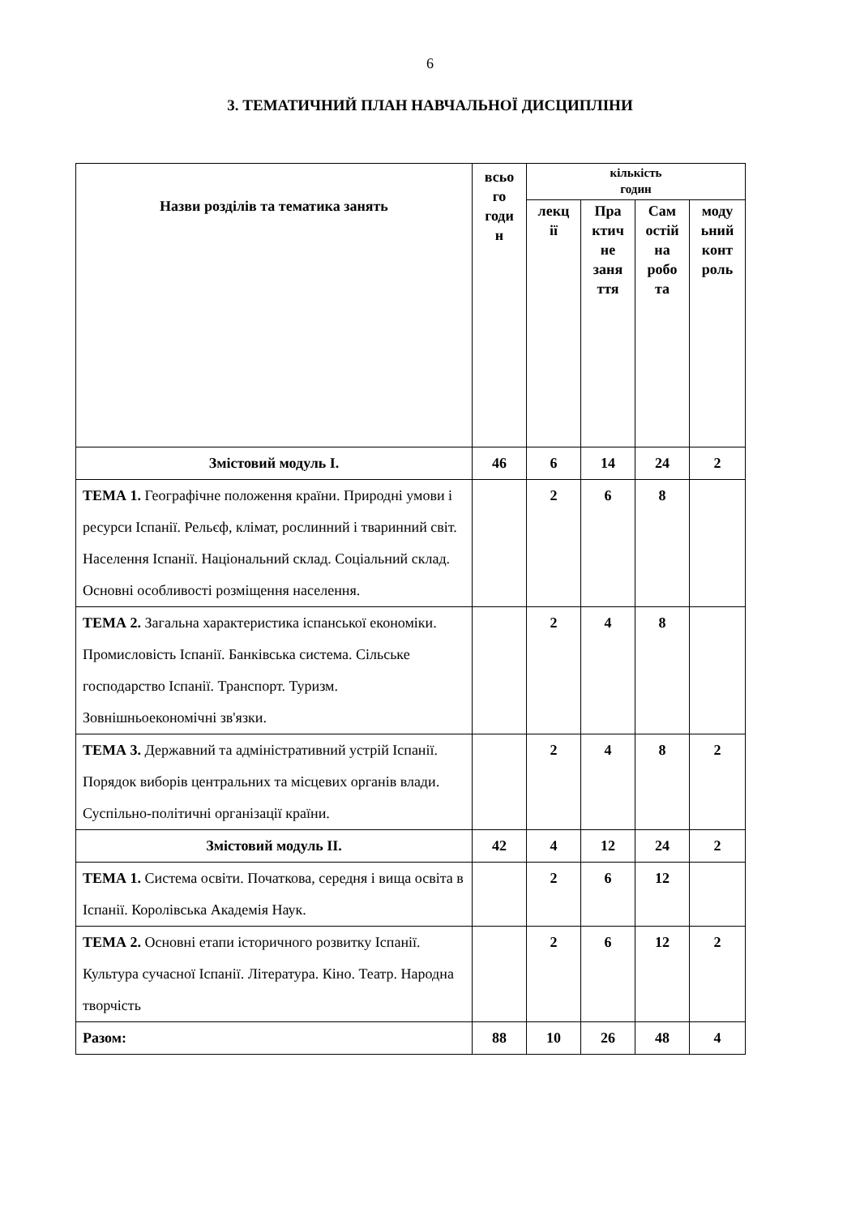6
3. ТЕМАТИЧНИЙ ПЛАН НАВЧАЛЬНОЇ ДИСЦИПЛІНИ
| Назви розділів та тематика занять | всьо го годи н | кількість годин | | | |
| --- | --- | --- | --- | --- | --- |
| | | лекц ії | Пра ктич не заня ття | Сам остій на робо та | моду ьний конт роль |
| Змістовий модуль I. | 46 | 6 | 14 | 24 | 2 |
| ТЕМА 1. Географічне положення країни. Природні умови і ресурси Іспанії. Рельєф, клімат, рослинний і тваринний світ. Населення Іспанії. Національний склад. Соціальний склад. Основні особливості розміщення населення. | | 2 | 6 | 8 | |
| ТЕМА 2. Загальна характеристика іспанської економіки. Промисловість Іспанії. Банківська система. Сільське господарство Іспанії. Транспорт. Туризм. Зовнішньоекономічні зв'язки. | | 2 | 4 | 8 | |
| ТЕМА 3. Державний та адміністративний устрій Іспанії. Порядок виборів центральних та місцевих органів влади. Суспільно-політичні організації країни. | | 2 | 4 | 8 | 2 |
| Змістовий модуль II. | 42 | 4 | 12 | 24 | 2 |
| ТЕМА 1. Система освіти. Початкова, середня і вища освіта в Іспанії. Королівська Академія Наук. | | 2 | 6 | 12 | |
| ТЕМА 2. Основні етапи історичного розвитку Іспанії. Культура сучасної Іспанії. Література. Кіно. Театр. Народна творчість | | 2 | 6 | 12 | 2 |
| Разом: | 88 | 10 | 26 | 48 | 4 |